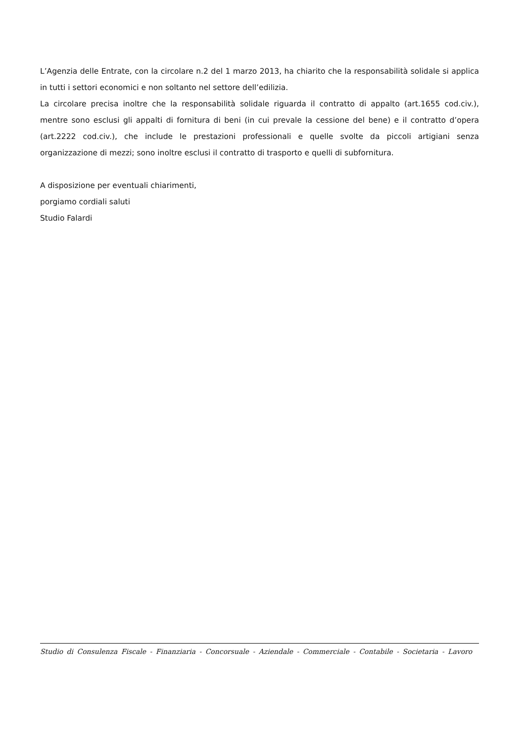L’Agenzia delle Entrate, con la circolare n.2 del 1 marzo 2013, ha chiarito che la responsabilità solidale si applica in tutti i settori economici e non soltanto nel settore dell’edilizia.
La circolare precisa inoltre che la responsabilità solidale riguarda il contratto di appalto (art.1655 cod.civ.), mentre sono esclusi gli appalti di fornitura di beni (in cui prevale la cessione del bene) e il contratto d’opera (art.2222 cod.civ.), che include le prestazioni professionali e quelle svolte da piccoli artigiani senza organizzazione di mezzi; sono inoltre esclusi il contratto di trasporto e quelli di subfornitura.
A disposizione per eventuali chiarimenti,
porgiamo cordiali saluti
Studio Falardi
Studio di Consulenza Fiscale - Finanziaria - Concorsuale - Aziendale - Commerciale - Contabile - Societaria - Lavoro